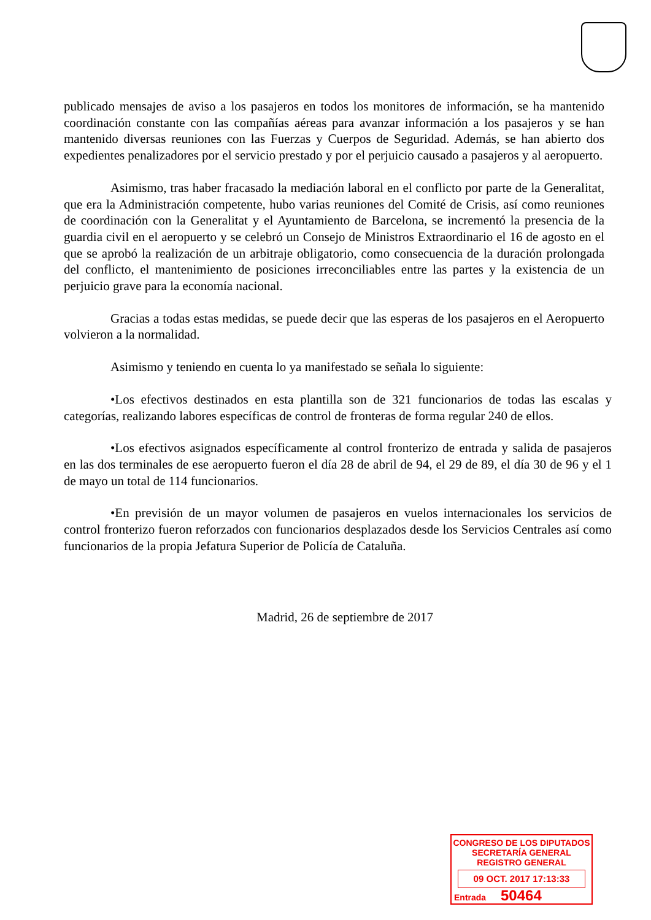publicado mensajes de aviso a los pasajeros en todos los monitores de información, se ha mantenido coordinación constante con las compañías aéreas para avanzar información a los pasajeros y se han mantenido diversas reuniones con las Fuerzas y Cuerpos de Seguridad. Además, se han abierto dos expedientes penalizadores por el servicio prestado y por el perjuicio causado a pasajeros y al aeropuerto.
Asimismo, tras haber fracasado la mediación laboral en el conflicto por parte de la Generalitat, que era la Administración competente, hubo varias reuniones del Comité de Crisis, así como reuniones de coordinación con la Generalitat y el Ayuntamiento de Barcelona, se incrementó la presencia de la guardia civil en el aeropuerto y se celebró un Consejo de Ministros Extraordinario el 16 de agosto en el que se aprobó la realización de un arbitraje obligatorio, como consecuencia de la duración prolongada del conflicto, el mantenimiento de posiciones irreconciliables entre las partes y la existencia de un perjuicio grave para la economía nacional.
Gracias a todas estas medidas, se puede decir que las esperas de los pasajeros en el Aeropuerto volvieron a la normalidad.
Asimismo y teniendo en cuenta lo ya manifestado se señala lo siguiente:
•Los efectivos destinados en esta plantilla son de 321 funcionarios de todas las escalas y categorías, realizando labores específicas de control de fronteras de forma regular 240 de ellos.
•Los efectivos asignados específicamente al control fronterizo de entrada y salida de pasajeros en las dos terminales de ese aeropuerto fueron el día 28 de abril de 94, el 29 de 89, el día 30 de 96 y el 1 de mayo un total de 114 funcionarios.
•En previsión de un mayor volumen de pasajeros en vuelos internacionales los servicios de control fronterizo fueron reforzados con funcionarios desplazados desde los Servicios Centrales así como funcionarios de la propia Jefatura Superior de Policía de Cataluña.
Madrid, 26 de septiembre de 2017
CONGRESO DE LOS DIPUTADOS
SECRETARÍA GENERAL
REGISTRO GENERAL
09 OCT. 2017 17:13:33
Entrada 50464